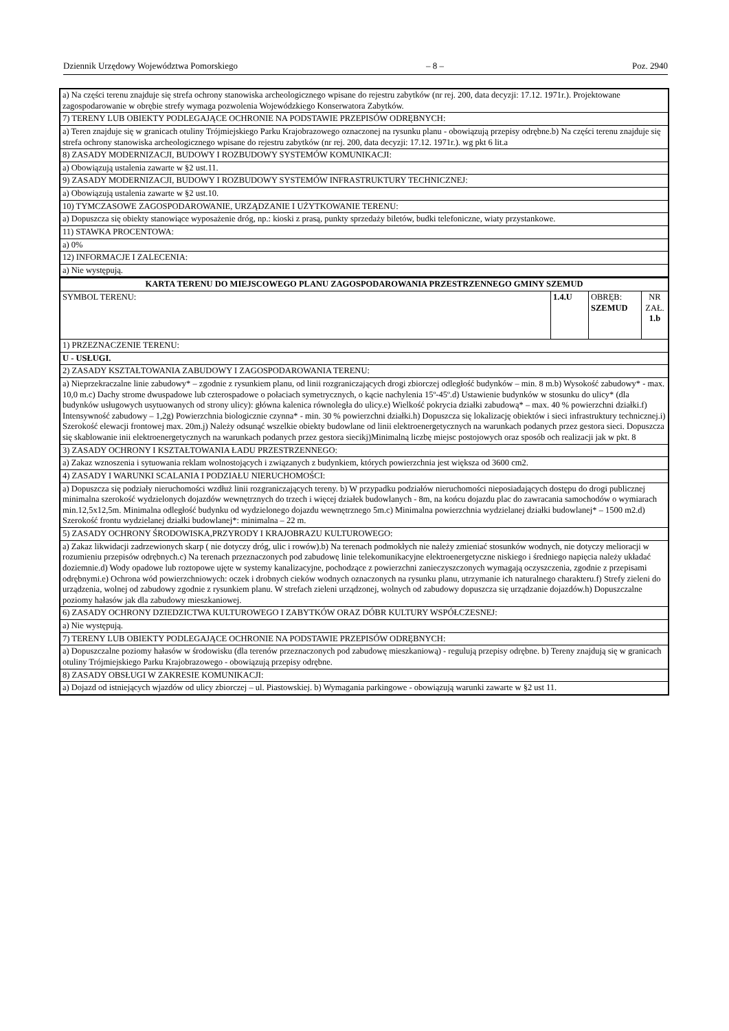Dziennik Urzędowy Województwa Pomorskiego – 8 – Poz. 2940
| a) Na części terenu znajduje się strefa ochrony stanowiska archeologicznego wpisane do rejestru zabytków (nr rej. 200, data decyzji: 17.12. 1971r.). Projektowane zagospodarowanie w obrębie strefy wymaga pozwolenia Wojewódzkiego Konserwatora Zabytków. | | | |
| 7) TERENY LUB OBIEKTY PODLEGAJĄCE OCHRONIE NA PODSTAWIE PRZEPISÓW ODRĘBNYCH: | | | |
| a) Teren znajduje się w granicach otuliny Trójmiejskiego Parku Krajobrazowego oznaczonej na rysunku planu - obowiązują przepisy odrębne.b) Na części terenu znajduje się strefa ochrony stanowiska archeologicznego wpisane do rejestru zabytków (nr rej. 200, data decyzji: 17.12. 1971r.). wg pkt 6 lit.a | | | |
| 8) ZASADY MODERNIZACJI, BUDOWY I ROZBUDOWY SYSTEMÓW KOMUNIKACJI: | | | |
| a) Obowiązują ustalenia zawarte w §2 ust.11. | | | |
| 9) ZASADY MODERNIZACJI, BUDOWY I ROZBUDOWY SYSTEMÓW INFRASTRUKTURY TECHNICZNEJ: | | | |
| a) Obowiązują ustalenia zawarte w §2 ust.10. | | | |
| 10) TYMCZASOWE ZAGOSPODAROWANIE, URZĄDZANIE I UŻYTKOWANIE TERENU: | | | |
| a) Dopuszcza się obiekty stanowiące wyposażenie dróg, np.: kioski z prasą, punkty sprzedaży biletów, budki telefoniczne, wiaty przystankowe. | | | |
| 11) STAWKA PROCENTOWA: | | | |
| a) 0% | | | |
| 12) INFORMACJE I ZALECENIA: | | | |
| a) Nie występują. | | | |
| KARTA TERENU DO MIEJSCOWEGO PLANU ZAGOSPODAROWANIA PRZESTRZENNEGO GMINY SZEMUD | | | |
| SYMBOL TERENU: | 1.4.U | OBRĘB: SZEMUD | NR ZAŁ. 1.b |
| 1) PRZEZNACZENIE TERENU: | | | |
| U - USŁUGI. | | | |
| 2) ZASADY KSZTAŁTOWANIA ZABUDOWY I ZAGOSPODAROWANIA TERENU: | | | |
| a) Nieprzekraczalne linie zabudowy* – zgodnie z rysunkiem planu, od linii rozgraniczających drogi zbiorczej odległość budynków – min. 8 m.b) Wysokość zabudowy* - max. 10,0 m.c) Dachy strome dwuspadowe lub czterospadowe o połaciach symetrycznych, o kącie nachylenia 15º-45º.d) Ustawienie budynków w stosunku do ulicy* (dla budynków usługowych usytuowanych od strony ulicy): główna kalenica równoległa do ulicy.e) Wielkość pokrycia działki zabudową* – max. 40 % powierzchni działki.f) Intensywność zabudowy – 1,2g) Powierzchnia biologicznie czynna* - min. 30 % powierzchni działki.h) Dopuszcza się lokalizację obiektów i sieci infrastruktury technicznej.i) Szerokość elewacji frontowej max. 20m.j) Należy odsunąć wszelkie obiekty budowlane od linii elektroenergetycznych na warunkach podanych przez gestora sieci. Dopuszcza się skablowanie inii elektroenergetycznych na warunkach podanych przez gestora siecikj)Minimalną liczbę miejsc postojowych oraz sposób och realizacji jak w pkt. 8 | | | |
| 3) ZASADY OCHRONY I KSZTAŁTOWANIA ŁADU PRZESTRZENNEGO: | | | |
| a) Zakaz wznoszenia i sytuowania reklam wolnostojących i związanych z budynkiem, których powierzchnia jest większa od 3600 cm2. | | | |
| 4) ZASADY I WARUNKI SCALANIA I PODZIAŁU NIERUCHOMOŚCI: | | | |
| a) Dopuszcza się podziały nieruchomości wzdłuż linii rozgraniczających tereny. b) W przypadku podziałów nieruchomości nieposiadających dostępu do drogi publicznej minimalna szerokość wydzielonych dojazdów wewnętrznych do trzech i więcej działek budowlanych - 8m, na końcu dojazdu plac do zawracania samochodów o wymiarach min.12,5x12,5m. Minimalna odległość budynku od wydzielonego dojazdu wewnętrznego 5m.c) Minimalna powierzchnia wydzielanej działki budowlanej* – 1500 m2.d) Szerokość frontu wydzielanej działki budowlanej*: minimalna – 22 m. | | | |
| 5) ZASADY OCHRONY ŚRODOWISKA,PRZYRODY I KRAJOBRAZU KULTUROWEGO: | | | |
| a) Zakaz likwidacji zadrzewionych skarp ( nie dotyczy dróg, ulic i rowów).b) Na terenach podmokłych nie należy zmieniać stosunków wodnych, nie dotyczy melioracji w rozumieniu przepisów odrębnych.c) Na terenach przeznaczonych pod zabudowę linie telekomunikacyjne elektroenergetyczne niskiego i średniego napięcia należy układać doziemnie.d) Wody opadowe lub roztopowe ujęte w systemy kanalizacyjne, pochodzące z powierzchni zanieczyszczonych wymagają oczyszczenia, zgodnie z przepisami odrębnymi.e) Ochrona wód powierzchniowych: oczek i drobnych cieków wodnych oznaczonych na rysunku planu, utrzymanie ich naturalnego charakteru.f) Strefy zieleni do urządzenia, wolnej od zabudowy zgodnie z rysunkiem planu. W strefach zieleni urządzonej, wolnych od zabudowy dopuszcza się urządzanie dojazdów.h) Dopuszczalne poziomy hałasów jak dla zabudowy mieszkaniowej. | | | |
| 6) ZASADY OCHRONY DZIEDZICTWA KULTUROWEGO I ZABYTKÓW ORAZ DÓBR KULTURY WSPÓŁCZESNEJ: | | | |
| a) Nie występują. | | | |
| 7) TERENY LUB OBIEKTY PODLEGAJĄCE OCHRONIE NA PODSTAWIE PRZEPISÓW ODRĘBNYCH: | | | |
| a) Dopuszczalne poziomy hałasów w środowisku (dla terenów przeznaczonych pod zabudowę mieszkaniową) - regulują przepisy odrębne. b) Tereny znajdują się w granicach otuliny Trójmiejskiego Parku Krajobrazowego - obowiązują przepisy odrębne. | | | |
| 8) ZASADY OBSŁUGI W ZAKRESIE KOMUNIKACJI: | | | |
| a) Dojazd od istniejących wjazdów od ulicy zbiorczej – ul. Piastowskiej. b) Wymagania parkingowe - obowiązują warunki zawarte w §2 ust 11. | | | |